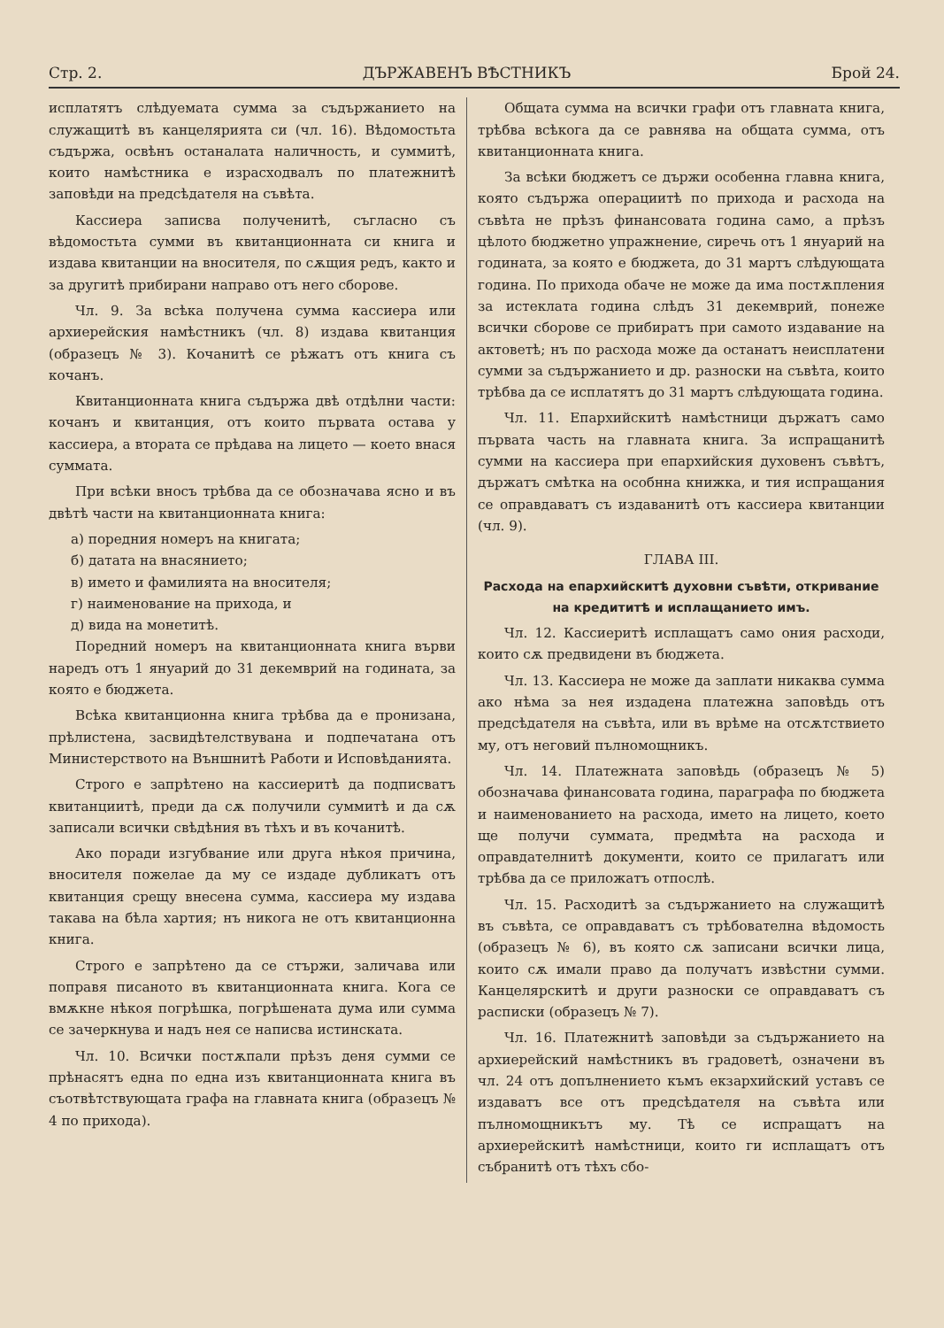Стр. 2. ДЪРЖАВЕНЪ ВѢСТНИКЪ Брой 24.
исплатятъ слѣдуемата сумма за съдържанието на служащитѣ въ канцелярията си (чл. 16). Вѣдомостьта съдържа, освѣнъ останалата наличность, и суммитѣ, които намѣстника е израсходвалъ по платежнитѣ заповѣди на предсѣдателя на съвѣта.
Кассиера записва полученитѣ, съгласно съ вѣдомостьта сумми въ квитанционната си книга и издава квитанции на вносителя, по сѫщия редъ, както и за другитѣ прибирани направо отъ него сборове.
Чл. 9. За всѣка получена сумма кассиера или архиерейския намѣстникъ (чл. 8) издава квитанция (образецъ № 3). Кочанитѣ се рѣжатъ отъ книга съ кочанъ.
Квитанционната книга съдържа двѣ отдѣлни части: кочанъ и квитанция, отъ които първата остава у кассиера, а втората се прѣдава на лицето — което внася суммата.
При всѣки вносъ трѣбва да се обозначава ясно и въ двѣтѣ части на квитанционната книга:
а) поредния номеръ на книгата;
б) датата на внасянието;
в) името и фамилията на вносителя;
г) наименование на прихода, и
д) вида на монетитѣ.
Поредний номеръ на квитанционната книга върви наредъ отъ 1 януарий до 31 декемврий на годината, за която е бюджета.
Всѣка квитанционна книга трѣбва да е пронизана, прѣлистена, засвидѣтелствувана и подпечатана отъ Министерството на Външнитѣ Работи и Исповѣданията.
Строго е запрѣтено на кассиеритѣ да подписватъ квитанциитѣ, преди да сѫ получили суммитѣ и да сѫ записали всички свѣдѣния въ тѣхъ и въ кочанитѣ.
Ако поради изгубвание или друга нѣкоя причина, вносителя пожелае да му се издаде дубликатъ отъ квитанция срещу внесена сумма, кассиера му издава такава на бѣла хартия; нъ никога не отъ квитанционна книга.
Строго е запрѣтено да се стържи, заличава или поправя писаното въ квитанционната книга. Кога се вмѫкне нѣкоя погрѣшка, погрѣшената дума или сумма се зачеркнува и надъ нея се написва истинската.
Чл. 10. Всички постѫпали прѣзъ деня сумми се прѣнасятъ една по една изъ квитанционната книга въ съотвѣтствующата графа на главната книга (образецъ № 4 по прихода).
Общата сумма на всички графи отъ главната книга, трѣбва всѣкога да се равнява на общата сумма, отъ квитанционната книга.
За всѣки бюджетъ се държи особенна главна книга, която съдържа операциитѣ по прихода и расхода на съвѣта не прѣзъ финансовата година само, а прѣзъ цѣлото бюджетно упражнение, сиречь отъ 1 януарий на годината, за която е бюджета, до 31 мартъ слѣдующата година. По прихода обаче не може да има постѫпления за истеклата година слѣдъ 31 декемврий, понеже всички сборове се прибиратъ при самото издавание на актоветѣ; нъ по расхода може да останатъ неисплатени сумми за съдържанието и др. разноски на съвѣта, които трѣбва да се исплатятъ до 31 мартъ слѣдующата година.
Чл. 11. Епархийскитѣ намѣстници държатъ само първата часть на главната книга. За испращанитѣ сумми на кассиера при епархийския духовенъ съвѣтъ, държатъ смѣтка на особнна книжка, и тия испращания се оправдаватъ съ издаванитѣ отъ кассиера квитанции (чл. 9).
ГЛАВА III.
Расхода на епархийскитѣ духовни съвѣти, откривание на кредититѣ и исплащанието имъ.
Чл. 12. Кассиеритѣ исплащатъ само ония расходи, които сѫ предвидени въ бюджета.
Чл. 13. Кассиера не може да заплати никаква сумма ако нѣма за нея издадена платежна заповѣдь отъ предсѣдателя на съвѣта, или въ врѣме на отсѫтствието му, отъ неговий пълномощникъ.
Чл. 14. Платежната заповѣдь (образецъ № 5) обозначава финансовата година, параграфа по бюджета и наименованието на расхода, името на лицето, което ще получи суммата, предмѣта на расхода и оправдателнитѣ документи, които се прилагатъ или трѣбва да се приложатъ отпослѣ.
Чл. 15. Расходитѣ за съдържанието на служащитѣ въ съвѣта, се оправдаватъ съ трѣбователна вѣдомость (образецъ № 6), въ която сѫ записани всички лица, които сѫ имали право да получатъ извѣстни сумми. Канцелярскитѣ и други разноски се оправдаватъ съ расписки (образецъ № 7).
Чл. 16. Платежнитѣ заповѣди за съдържанието на архиерейский намѣстникъ въ градоветѣ, означени въ чл. 24 отъ допълнението къмъ екзархийский уставъ се издаватъ все отъ предсѣдателя на съвѣта или пълномощникътъ му. Тѣ се испращатъ на архиерейскитѣ намѣстници, които ги исплащатъ отъ събранитѣ отъ тѣхъ сбо-